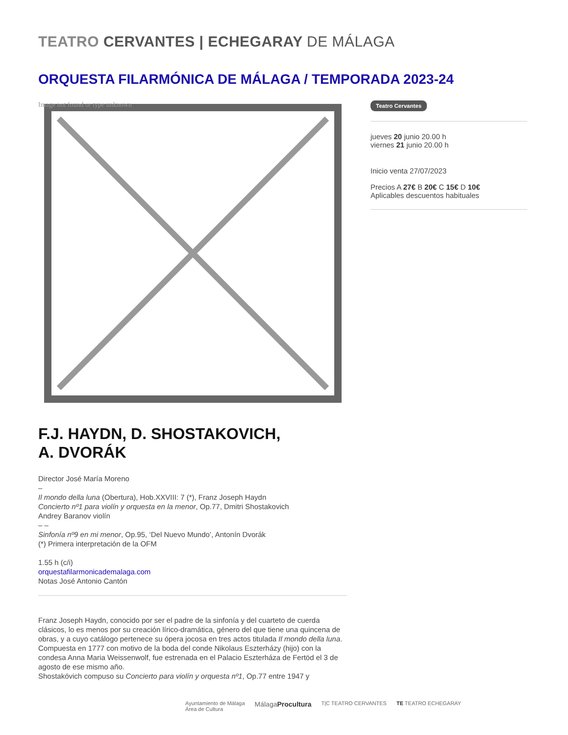TEATRO CERVANTES | ECHEGARAY DE MÁLAGA
ORQUESTA FILARMÓNICA DE MÁLAGA / TEMPORADA 2023-24
Image not found or type unknown
F.J. HAYDN, D. SHOSTAKOVICH,
A. DVORÁK
Director José María Moreno
–
Il mondo della luna (Obertura), Hob.XXVIII: 7 (*), Franz Joseph Haydn
Concierto nº1 para violín y orquesta en la menor, Op.77, Dmitri Shostakovich
Andrey Baranov violín
– –
Sinfonía nº9 en mi menor, Op.95, ‘Del Nuevo Mundo’, Antonín Dvorák
(*) Primera interpretación de la OFM
1.55 h (c/i)
orquestafilarmonicademalaga.com
Notas José Antonio Cantón
Franz Joseph Haydn, conocido por ser el padre de la sinfonía y del cuarteto de cuerda clásicos, lo es menos por su creación lírico-dramática, género del que tiene una quincena de obras, y a cuyo catálogo pertenece su ópera jocosa en tres actos titulada Il mondo della luna. Compuesta en 1777 con motivo de la boda del conde Nikolaus Eszterházy (hijo) con la condesa Anna Maria Weissenwolf, fue estrenada en el Palacio Eszterháza de Fertöd el 3 de agosto de ese mismo año.
Shostakóvich compuso su Concierto para violín y orquesta nº1, Op.77 entre 1947 y
Teatro Cervantes
jueves 20 junio 20.00 h
viernes 21 junio 20.00 h
Inicio venta 27/07/2023
Precios A 27€ B 20€ C 15€ D 10€
Aplicables descuentos habituales
Ayuntamiento de Málaga
Área de Cultura MálagaProcultura T|C TEATRO CERVANTES TE TEATRO ECHEGARAY